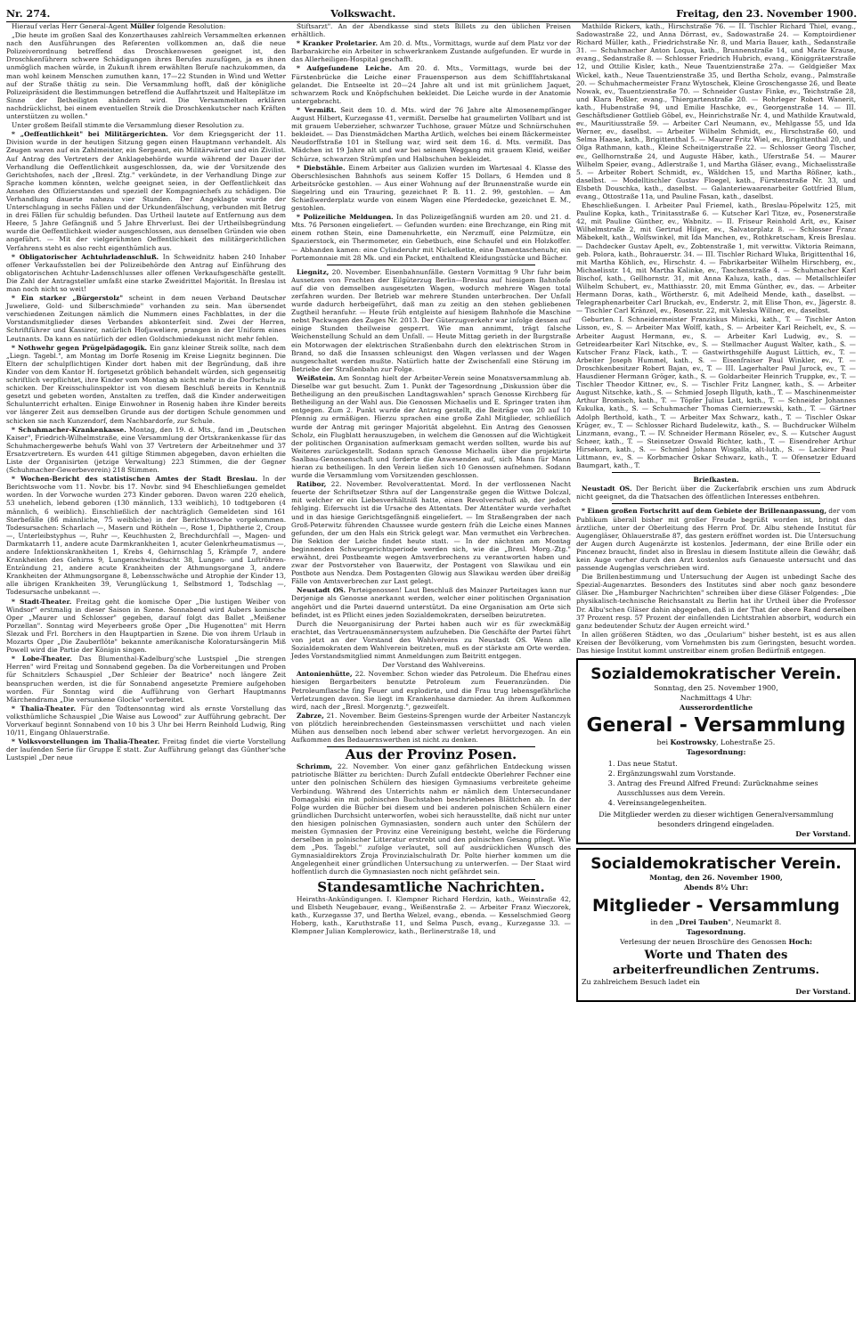Nr. 274. Volkswacht. Freitag, den 23. November 1900.
Hierauf verlas Herr General-Agent Müller folgende Resolution:
„Die heute im großen Saal des Konzerthauses zahlreich Versammelten erkennen nach den Ausführungen des Referenten vollkommen an, daß die neue Polizeiverordnung betreffend das Droschkenwesen geeignet ist, den Droschkenführern schwere Schädigungen ihres Berufes zuzufügen, ja es ihnen unmöglich machen würde, in Zukunft ihrem erwählten Berufe nachzukommen, da man wohl keinem Menschen zumuthen kann, 17—22 Stunden in Wind und Wetter auf der Straße thätig zu sein. Die Versammlung hofft, daß der königliche Polizeipräsident die Bestimmungen betreffend die Auffahrtszeit und Halteplätze im Sinne der Betheiligten abändern wird. Die Versammelten erklären nachdrücklichst, bei einem eventuellen Streik die Droschkenkutscher nach Kräften unterstützen zu wollen."
Unter großem Beifall stimmte die Versammlung dieser Resolution zu.
* „Oeffentlichkeit" bei Militärgerichten. Vor dem Kriegsgericht der 11. Division wurde in der heutigen Sitzung gegen einen Hauptmann verhandelt. Als Zeugen waren auf ein Zahlmeister, ein Sergeant, ein Militärwärter und ein Zivilist. Auf Antrag des Vertreters der Anklagebehörde wurde während der Dauer der Verhandlung die Oeffentlichkeit ausgeschlossen, da, wie der Vorsitzende des Gerichtshofes, nach der „Bresl. Ztg." verkündete, in der Verhandlung Dinge zur Sprache kommen könnten, welche geeignet seien, in der Oeffentlichkeit das Ansehen des Offizierstandes und speziell der Kompagniechefs zu schädigen. Die Verhandlung dauerte nahezu vier Stunden. Der Angeklagte wurde der Unterschlagung in sechs Fällen und der Urkundenfälschung, verbunden mit Betrug in drei Fällen für schuldig befunden. Das Urtheil lautete auf Entfernung aus dem Heere, 5 Jahre Gefängniß und 5 Jahre Ehrverlust. Bei der Urtheilsbegründung wurde die Oeffentlichkeit wieder ausgeschlossen, aus denselben Gründen wie oben angeführt. — Mit der vielgerühmten Oeffentlichkeit des militärgerichtlichen Verfahrens steht es also recht eigenthümlich aus.
* Obligatorischer Achtuhrladenschluß. In Schweidnitz haben 240 Inhaber offener Verkaufsstellen bei der Polizeibehörde den Antrag auf Einführung des obligatorischen Achtuhr-Ladenschlusses aller offenen Verkaufsgeschäfte gestellt. Die Zahl der Antragsteller umfaßt eine starke Zweidrittel Majorität. In Breslau ist man noch nicht so weit!
* Ein starker „Bürgerstolz" scheint in dem neuen Verband Deutscher Juweliere, Gold- und Silberschmiede" vorhanden zu sein. Man übersendet verschiedenen Zeitungen nämlich die Nummern eines Fachblattes, in der die Vorstandsmitglieder dieses Verbandes abkonterfeit sind. Zwei der Herren, Schriftführer und Kassirer, natürlich Hofjuweliere, prangen in der Uniform eines Leutnants. Da kann es natürlich der edlen Goldschmiedekunst nicht mehr fehlen.
* Nothwehr gegen Prügelpädagogik. Ein ganz kleiner Streik sollte, nach dem „Liegn. Tagebl.", am Montag im Dorfe Rosenig im Kreise Liegnitz beginnen. Die Eltern der schulpflichtigen Kinder dort haben mit der Begründung, daß ihre Kinder von dem Kantor H. fortgesetzt gröblich behandelt würden, sich gegenseitig schriftlich verpflichtet, ihre Kinder vom Montag ab nicht mehr in die Dorfschule zu schicken. Der Kreisschulinspektor ist von diesem Beschluß bereits in Kenntniß gesetzt und gebeten worden, Anstalten zu treffen, daß die Kinder anderweitigen Schulunterricht erhalten. Einige Einwohner in Rosenig haben ihre Kinder bereits vor längerer Zeit aus demselben Grunde aus der dortigen Schule genommen und schicken sie nach Kunzendorf, dem Nachbardorfe, zur Schule.
* Schuhmacher-Krankenkasse. Montag, den 19. d. Mts., fand im „Deutschen Kaiser", Friedrich-Wilhelmstraße, eine Versammlung der Ortskrankenkasse für das Schuhmachergewerbe behufs Wahl von 37 Vertretern der Arbeitnehmer und 37 Ersatzvertretern. Es wurden 441 giltige Stimmen abgegeben, davon erhielten die Liste der Organisirten (jetzige Verwaltung) 223 Stimmen, die der Gegner (Schuhmacher-Gewerbeverein) 218 Stimmen.
* Wochen-Bericht des statistischen Amtes der Stadt Breslau. In der Berichtswoche vom 11. Novbr. bis 17. Novbr. sind 94 Eheschließungen gemeldet worden. In der Vorwoche wurden 273 Kinder geboren. Davon waren 220 ehelich, 53 unehelich, lebend geboren (130 männlich, 133 weiblich), 10 todtgeboren (4 männlich, 6 weiblich). Einschließlich der nachträglich Gemeldeten sind 161 Sterbefälle (86 männliche, 75 weibliche) in der Berichtswoche vorgekommen. Todesursachen: Scharlach —, Masern und Rötheln —, Rose 1, Diphtherie 2, Croup —, Unterleibstyphus —, Ruhr —, Keuchhusten 2, Brechdurchfall —, Magen- und Darmkatarrh 11, andere acute Darmkrankheiten 1, acuter Gelenkrheumatismus —, andere Infektionskrankheiten 1, Krebs 4, Gehirnschlag 5, Krämpfe 7, andere Krankheiten des Gehirns 9, Lungenschwindsucht 38, Lungen- und Luftröhren-Entzündung 21, andere acute Krankheiten der Athmungsorgane 3, andere Krankheiten der Athmungsorgane 8, Lebensschwäche und Atrophie der Kinder 13, alle übrigen Krankheiten 39, Verunglückung 1, Selbstmord 1, Todschlag —, Todesursache unbekannt —.
* Stadt-Theater. Freitag geht die komische Oper „Die lustigen Weiber von Windsor" erstmalig in dieser Saison in Szene. Sonnabend wird Aubers komische Oper „Maurer und Schlosser" gegeben, darauf folgt das Ballet „Meißener Porzellan". Sonntag wird Meyerbeers große Oper „Die Hugenotten" mit Herrn Slezak und Frl. Borchers in den Hauptpartien in Szene. Die von ihrem Urlaub in Mozarts Oper „Die Zauberflöte" bekannte amerikanische Koloratursängerin Miß Powell wird die Partie der Königin singen.
* Lobe-Theater. Das Blumenthal-Kadelburg'sche Lustspiel „Die strengen Herren" wird Freitag und Sonnabend gegeben. Da die Vorbereitungen und Proben für Schnitzlers Schauspiel „Der Schleier der Beatrice" noch längere Zeit beanspruchen werden, ist die für Sonnabend angesetzte Premiere aufgehoben worden. Für Sonntag wird die Aufführung von Gerhart Hauptmanns Märchendrama „Die versunkene Glocke" vorbereitet.
* Thalia-Theater. Für den Todtensonntag wird als ernste Vorstellung das volksthümliche Schauspiel „Die Waise aus Lowood" zur Aufführung gebracht. Der Vorverkauf beginnt Sonnabend von 10 bis 3 Uhr bei Herrn Reinhold Ludwig, Ring 10/11, Eingang Ohlauerstraße.
* Volksvorstellungen im Thalia-Theater. Freitag findet die vierte Vorstellung der laufenden Serie für Gruppe E statt. Zur Aufführung gelangt das Günther'sche Lustspiel „Der neue
Stiftsarzt". An der Abendkasse sind stets Billets zu den üblichen Preisen erhältlich.
* Kranker Proletarier. Am 20. d. Mts., Vormittags, wurde auf dem Platz vor der Barbarakirche ein Arbeiter in schwerkrankem Zustande aufgefunden. Er wurde in das Allerheiligen-Hospital geschafft.
* Aufgefundene Leiche. Am 20. d. Mts., Vormittags, wurde bei der Fürstenbrücke die Leiche einer Frauensperson aus dem Schifffahrtskanal gelandet. Die Entseelte ist 20—24 Jahre alt und ist mit grünlichem Jaquet, schwarzem Rock und Knöpfschuhen bekleidet. Die Leiche wurde in der Anatomie untergebracht.
* Vermißt. Seit dem 10. d. Mts. wird der 76 Jahre alte Almosenempfänger August Hilbert, Kurzegasse 41, vermißt. Derselbe hat graumelirten Vollbart und ist mit grauem Ueberzieher, schwarzer Tuchhose, grauer Mütze und Schnürschuhen bekleidet. — Das Dienstmädchen Martha Artlich, welches bei einem Bäckermeister Neudorffstraße 101 in Stellung war, wird seit dem 16. d. Mts. vermißt. Das Mädchen ist 19 Jahre alt und war bei seinem Weggang mit grauem Kleid, weißer Schürze, schwarzen Strümpfen und Halbschuhen bekleidet.
* Diebstähle. Einem Arbeiter aus Galizien wurden im Wartesaal 4. Klasse des Oberschlesischen Bahnhofs aus seinem Koffer 15 Dollars, 6 Hemden und 8 Arbeitsröcke gestohlen. — Aus einer Wohnung auf der Brunnenstraße wurde ein Siegelring und ein Trauring, gezeichnet P. B. 11. 2. 99, gestohlen. — Am Schießwerderplatz wurde von einem Wagen eine Pferdedecke, gezeichnet E. M., gestohlen.
* Polizeiliche Meldungen. In das Polizeigefängniß wurden am 20. und 21. d. Mts. 76 Personen eingeliefert. — Gefunden wurden: eine Brechzange, ein Ring mit einem rothen Stein, eine Damenuhrkette, ein Nerzmuff, eine Pelzmütze, ein Spazierstock, ein Thermometer, ein Gebetbuch, eine Schaufel und ein Holzkoffer. — Abhanden kamen: eine Cylinderuhr mit Nickelkette, eine Damentaschenuhr, ein Portemonnaie mit 28 Mk. und ein Packet, enthaltend Kleidungsstücke und Bücher.
Liegnitz, 20. November. Eisenbahnunfälle. Gestern Vormittag 9 Uhr fuhr beim Aussetzen von Frachten der Eilgüterzug Berlin—Breslau auf hiesigem Bahnhofe auf die von demselben ausgesetzten Wagen, wodurch mehrere Wagen total zerfahren wurden. Der Betrieb war mehrere Stunden unterbrochen. Der Unfall wurde dadurch herbeigeführt, daß man zu zeitig an den stehen gebliebenen Zugtheil heranfuhr. — Heute früh entgleiste auf hiesigem Bahnhofe die Maschine nebst Packwagen des Zuges Nr. 2013. Der Güterzugverkehr war infolge dessen auf einige Stunden theilweise gesperrt. Wie man annimmt, trägt falsche Weichenstellung Schuld an dem Unfall. — Heute Mittag gerieth in der Burgstraße ein Motorwagen der elektrischen Straßenbahn durch den elektrischen Strom in Brand, so daß die Insassen schleunigst den Wagen verlassen und der Wagen ausgeschaltet werden mußte. Natürlich hatte der Zwischenfall eine Störung im Betriebe der Straßenbahn zur Folge.
Weißstein. Am Sonntag hielt der Arbeiter-Verein seine Monatsversammlung ab. Dieselbe war gut besucht. Zum 1. Punkt der Tagesordnung „Diskussion über die Betheiligung an den preußischen Landtagswahlen" sprach Genosse Kirchberg für Betheiligung an der Wahl aus. Die Genossen Michaelis und E. Springer traten ihm entgegen. Zum 2. Punkt wurde der Antrag gestellt, die Beiträge von 20 auf 10 Pfennig zu ermäßigen. Hierzu sprachen eine große Zahl Mitglieder, schließlich wurde der Antrag mit geringer Majorität abgelehnt. Ein Antrag des Genossen Scholz, ein Flugblatt herauszugeben, in welchem die Genossen auf die Wichtigkeit der politischen Organisation aufmerksam gemacht werden sollten, wurde bis auf Weiteres zurückgestellt. Sodann sprach Genosse Michaelis über die projektirte Saalbau-Genossenschaft und forderte die Anwesenden auf, sich Mann für Mann hieran zu betheiligen. In den Verein ließen sich 10 Genossen aufnehmen. Sodann wurde die Versammlung vom Vorsitzenden geschlossen.
Ratibor, 22. November. Revolverattentat. Mord. In der verflossenen Nacht feuerte der Schriftsetzer Sthra auf der Langenstraße gegen die Wittwe Dolczal, mit welcher er ein Liebesverhältniß hatte, einen Revolverschuß ab, der jedoch fehlging. Eifersucht ist die Ursache des Attentats. Der Attentäter wurde verhaftet und in das hiesige Gerichtsgefängniß eingeliefert. — Im Straßengraben der nach Groß-Peterwitz führenden Chaussee wurde gestern früh die Leiche eines Mannes gefunden, der um den Hals ein Strick gelegt war. Man vermuthet ein Verbrechen. Die Sektion der Leiche findet heute statt. — In der nächsten am Montag beginnenden Schwurgerichtsperiode werden sich, wie die „Bresl. Morg.-Ztg." erwähnt, drei Postbeamte wegen Amtsverbrechens zu verantworten haben und zwar der Postvorsteher von Bauerwitz, der Postagent von Slawikau und ein Postbote aus Nendza. Dem Postagenten Glowig aus Slawikau werden über dreißig Fälle von Amtsverbrechen zur Last gelegt.
Neustadt OS. Parteigenossen! Laut Beschluß des Mainzer Parteitages kann nur Derjenige als Genosse anerkannt werden, welcher einer politischen Organisation angehört und die Partei dauernd unterstützt. Da eine Organisation am Orte sich befindet, ist es Pflicht eines jeden Sozialdemokraten, derselben beizutreten.
Durch die Neuorganisirung der Partei haben auch wir es für zweckmäßig erachtet, das Vertrauensmännersystem aufzuheben. Die Geschäfte der Partei führt von jetzt an der Vorstand des Wahlvereins zu Neustadt OS. Wenn alle Sozialdemokraten dem Wahlverein beitreten, muß es der stärkste am Orte werden. Jedes Vorstandsmitglied nimmt Anmeldungen zum Beitritt entgegen.
Der Vorstand des Wahlvereins.
Antonienhütte, 22. November. Schon wieder das Petroleum. Die Ehefrau eines hiesigen Bergarbeiters benutzte Petroleum zum Feueranzünden. Die Petroleumflasche fing Feuer und explodirte, und die Frau trug lebensgefährliche Verletzungen davon. Sie liegt im Krankenhause darnieder. An ihrem Aufkommen wird, nach der „Bresl. Morgenztg.", gezweifelt.
Zabrze, 21. November. Beim Gesteins-Sprengen wurde der Arbeiter Nastanczyk von plötzlich hereinbrechenden Gesteinsmassen verschüttet und nach vielen Mühen aus denselben noch lebend aber schwer verletzt hervorgezogen. An ein Aufkommen des Bedauernswerthen ist nicht zu denken.
Aus der Provinz Posen.
Schrimm, 22. November. Von einer ganz gefährlichen Entdeckung wissen patriotische Blätter zu berichten: Durch Zufall entdeckte Oberlehrer Fechner eine unter den polnischen Schülern des hiesigen Gymnasiums verbreitete geheime Verbindung. Während des Unterrichts nahm er nämlich dem Untersecundaner Domagalski ein mit polnischen Buchstaben beschriebenes Blättchen ab. In der Folge wurden die Bücher bei diesem und bei anderen polnischen Schülern einer gründlichen Durchsicht unterworfen, wobei sich herausstellte, daß nicht nur unter den hiesigen polnischen Gymnasiasten, sondern auch unter den Schülern der meisten Gymnasien der Provinz eine Vereinigung besteht, welche die Förderung derselben in polnischer Litteratur erstrebt und den polnischen Gesang pflegt. Wie dem „Pos. Tagebl." zufolge verlautet, soll auf ausdrücklichen Wunsch des Gymnasialdirektors Zroja Provinzialschulrath Dr. Polte hierher kommen um die Angelegenheit einer gründlichen Untersuchung zu unterwerfen. — Der Staat wird hoffentlich durch die Gymnasiasten noch nicht gefährdet sein.
Standesamtliche Nachrichten.
Heiraths-Ankündigungen. I. Klempner Richard Herdzin, kath., Weinstraße 42, und Elsbeth Neugebauer, evang., Weißenstraße 2. — Arbeiter Franz Wieczorek, kath., Kurzegasse 37, und Bertha Welzel, evang., ebenda. — Kesselschmied Georg Hoberg, kath., Karuthstraße 11, und Selma Pusch, evang., Kurzegasse 33. — Klempner Julian Komplerowicz, kath., Berlinerstraße 18, und
Mathilde Rickers, kath., Hirschstraße 76. — II. Tischler Richard Thiel, evang., Sadowastraße 22, und Anna Dörrast, ev., Sadowastraße 24. — Komptoirdiener Richard Müller, kath., Friedrichstraße Nr. 8, und Maria Bauer, kath., Sedanstraße 31. — Schuhmacher Anton Loqua, kath., Brunnenstraße 14, und Marie Krause, evang., Sedanstraße 8. — Schlosser Friedrich Hubrich, evang., Königgrätzerstraße 12, und Ottilie Kisler, kath., Neue Tauentzienstraße 27a. — Geldgießer Max Wickel, kath., Neue Tauentzienstraße 35, und Bertha Scholz, evang., Palmstraße 20. — Schuhmachermeister Franz Wytoschek, Kleine Groschengasse 26, und Beate Nowak, ev., Tauentzienstraße 70. — Schneider Gustav Finke, ev., Teichstraße 28, und Klara Poßler, evang., Thiergartenstraße 20. — Rohrleger Robert Wanerit, kath., Hubenstraße 94, und Emilie Haschke, ev., Georgenstraße 14. — III. Geschäftsdiener Gottlieb Göbel, ev., Heinrichstraße Nr. 4, und Mathilde Krautwald, ev., Mauritiusstraße 59. — Arbeiter Carl Neumann, ev., Mehlgasse 55, und Ida Werner, ev., daselbst. — Arbeiter Wilhelm Schmidt, ev., Hirschstraße 60, und Selma Haase, kath., Brigittenthal 5. — Maurer Fritz Wiel, ev., Brigittenthal 20, und Olga Rathmann, kath., Kleine Scheitnigerstraße 22. — Schlosser Georg Tischer, ev., Gellhornstraße 24, und Auguste Häber, kath., Uferstraße 54. — Maurer Wilhelm Speier, evang., Adlerstraße 1, und Martha Gläser, evang., Michaelisstraße 5. — Arbeiter Robert Schmidt, ev., Wäldchen 15, und Martha Rößner, kath., daselbst. — Modelltischler Gustav Floegel, kath., Fürstenstraße Nr. 33, und Elsbeth Douschka, kath., daselbst. — Galanteriewaarenarbeiter Gottfried Blum, evang., Ottostraße 11a, und Pauline Fasan, kath., daselbst.
Eheschließungen. I. Arbeiter Paul Friemel, kath., Breslau-Pöpelwitz 125, mit Pauline Kopka, kath., Trinitasstraße 6. — Kutscher Karl Titze, ev., Posenerstraße 42, mit Pauline Günther, ev., Wabnitz. — II. Friseur Reinhold Arlt, ev., Kaiser Wilhelmstraße 2, mit Gertrud Hilger, ev., Salvatorplatz 8. — Schlosser Franz Mäbekelt, kath., Wolfswinkel, mit Ida Manchen, ev., Rothkretscham, Kreis Breslau. — Dachdecker Gustav Apelt, ev., Zobtenstraße 1, mit verwittw. Viktoria Reimann, geb. Polora, kath., Bohrauerstr. 34. — III. Tischler Richard Wluka, Brigittenthal 16, mit Martha Köhlich, ev., Hirschstr. 4. — Fabrikarbeiter Wilhelm Hirschberg, ev., Michaelisstr. 14, mit Martha Kalinke, ev., Taschenstraße 4. — Schuhmacher Karl Bischof, kath., Gellhornstr. 31, mit Anna Kaluza, kath., das. — Metallschleifer Wilhelm Schubert, ev., Matthiasstr. 20, mit Emma Günther, ev., das. — Arbeiter Hermann Doras, kath., Wörtherstr. 6, mit Adelheid Mende, kath., daselbst. — Telegraphenarbeiter Carl Bruckah, ev., Enderstr. 2, mit Elise Thon, ev., Jägerstr. 8. — Tischler Carl Kränzel, ev., Rosenstr. 22, mit Valeska Willner, ev., daselbst.
Geburten. I. Schneidermeister Franziskus Minicki, kath., T. — Tischler Anton Lisson, ev., S. — Arbeiter Max Wolff, kath., S. — Arbeiter Karl Reichelt, ev., S. — Arbeiter August Hermann, ev., S. — Arbeiter Karl Ludwig, ev., S. — Getreidearbeiter Karl Nitschke, ev., S. — Stellmacher August Walter, kath., S. — Kutscher Franz Flack, kath., T. — Gastwirthsgehilfe August Lüttich, ev., T. — Arbeiter Joseph Hummel, kath., S. — Eisenfraiser Paul Winkler, ev., T. — Droschkenbesitzer Robert Bajan, ev., T. — III. Lagerhalter Paul Jurock, ev., T. — Hausdiener Hermann Gröger, kath., S. — Goldarbeiter Heinrich Truppke, ev., T. — Tischler Theodor Kittner, ev., S. — Tischler Fritz Langner, kath., S. — Arbeiter August Nitschke, kath., S. — Schmied Joseph Illguth, kath., T. — Maschinenmeister Arthur Bromisch, kath., T. — Töpfer Julius Latt, kath., T. — Schneider Johannes Kukulka, kath., S. — Schuhmacher Thomas Ciernierzewski, kath., T. — Gärtner Adolph Berthold, kath., T. — Arbeiter Max Schwarz, kath., T. — Tischler Oskar Krüger, ev., T. — Schlosser Richard Budelewitz, kath., S. — Buchdrucker Wilhelm Linzmann, evang., T. — IV. Schneider Hermann Röseler, ev., S. — Kutscher August Scheer, kath., T. — Steinsetzer Oswald Richter, kath., T. — Eisendreher Arthur Hirsekorn, kath., S. — Schmied Johann Wisgalla, alt-luth., S. — Lackirer Paul Littmann, ev., S. — Korbmacher Oskar Schwarz, kath., T. — Ofensetzer Eduard Baumgart, kath., T.
Briefkasten.
Neustadt OS. Der Bericht über die Zuckerfabrik erschien uns zum Abdruck nicht geeignet, da die Thatsachen des öffentlichen Interesses entbehren.
* Einen großen Fortschritt auf dem Gebiete der Brillenanpassung, der vom Publikum überall bisher mit großer Freude begrüßt worden ist, bringt das ärztliche, unter der Oberleitung des Herrn Prof. Dr. Albu stehende Institut für Augengläser, Ohlauerstraße 87, das gestern eröffnet worden ist. Die Untersuchung der Augen durch Augenärzte ist kostenlos. Jedermann, der eine Brille oder ein Pincenez braucht, findet also in Breslau in diesem Institute allein die Gewähr, daß kein Auge vorher durch den Arzt kostenlos aufs Genaueste untersucht und das passende Augenglas verschrieben wird.
Die Brillenbestimmung und Untersuchung der Augen ist unbedingt Sache des Spezial-Augenarztes. Besonders des Institutes sind aber noch ganz besondere Gläser. Die „Hamburger Nachrichten" schreiben über diese Gläser Folgendes: „Die physikalisch-technische Reichsanstalt zu Berlin hat ihr Urtheil über die Professor Dr. Albu'schen Gläser dahin abgegeben, daß in der That der obere Rand derselben 37 Prozent resp. 57 Prozent der einfallenden Lichtstrahlen absorbirt, wodurch ein ganz bedeutender Schutz der Augen erreicht wird."
In allen größeren Städten, wo das „Ocularium" bisher besteht, ist es aus allen Kreisen der Bevölkerung, vom Vornehmsten bis zum Geringsten, besucht worden. Das hiesige Institut kommt unstreitbar einem großen Bedürfniß entgegen.
Sozialdemokratischer Verein.
Sonntag, den 25. November 1900,
Nachmittags 4 Uhr:
Ausserordentliche
General - Versammlung
bei Kostrowsky, Lohestraße 25.
Tagesordnung:
1. Das neue Statut.
2. Ergänzungswahl zum Vorstande.
3. Antrag des Freund Alfred Freund: Zurücknahme seines Ausschlusses aus dem Verein.
4. Vereinsangelegenheiten.
Die Mitglieder werden zu dieser wichtigen Generalversammlung besonders dringend eingeladen.
Der Vorstand.
Socialdemokratischer Verein.
Montag, den 26. November 1900,
Abends 8½ Uhr:
Mitglieder - Versammlung
in den „Drei Tauben", Neumarkt 8.
Tagesordnung.
Verlesung der neuen Broschüre des Genossen Hoch:
Worte und Thaten des arbeiterfreundlichen Zentrums.
Zu zahlreichem Besuch ladet ein
Der Vorstand.